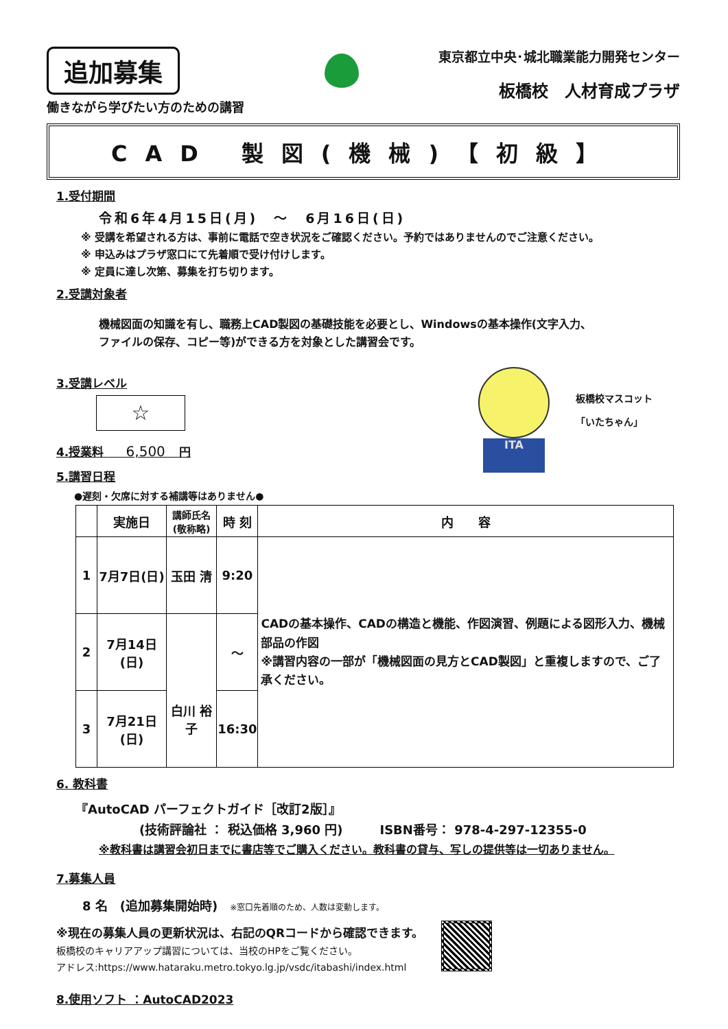追加募集
働きながら学びたい方のための講習
東京都立中央･城北職業能力開発センター
板橋校　人材育成プラザ
CAD 製図(機械)【初級】
1.受付期間
令和6年4月15日(月)　～　6月16日(日)
※ 受講を希望される方は、事前に電話で空き状況をご確認ください。予約ではありませんのでご注意ください。
※ 申込みはプラザ窓口にて先着順で受け付けします。
※ 定員に達し次第、募集を打ち切ります。
2.受講対象者
機械図面の知識を有し、職務上CAD製図の基礎技能を必要とし、Windowsの基本操作(文字入力、
ファイルの保存、コピー等)ができる方を対象とした講習会です。
3.受講レベル
☆
4.授業料 　 6,500　円
5.講習日程
●遅刻・欠席に対する補講等はありません●
ITA
板橋校マスコット
「いたちゃん」
| | 実施日 | 講師氏名 (敬称略) | 時 刻 | 内 容 |
| --- | --- | --- | --- | --- |
| 1 | 7月7日(日) | 玉田 清 | 9:20 | CADの基本操作、CADの構造と機能、作図演習、例題による図形入力、機械部品の作図 ※講習内容の一部が「機械図面の見方とCAD製図」と重複しますので、ご了承ください。 |
| 2 | 7月14日(日) | 白川 裕子 | ～ | |
| 3 | 7月21日(日) | | 16:30 | |
6. 教科書
『AutoCAD パーフェクトガイド［改訂2版］』
(技術評論社 ： 税込価格 3,960 円)　　　ISBN番号： 978-4-297-12355-0
※教科書は講習会初日までに書店等でご購入ください。教科書の貸与、写しの提供等は一切ありません。
7.募集人員
8 名　(追加募集開始時)　※窓口先着順のため、人数は変動します。
※現在の募集人員の更新状況は、右記のQRコードから確認できます。
板橋校のキャリアアップ講習については、当校のHPをご覧ください。
アドレス:https://www.hataraku.metro.tokyo.lg.jp/vsdc/itabashi/index.html
8.使用ソフト ：AutoCAD2023